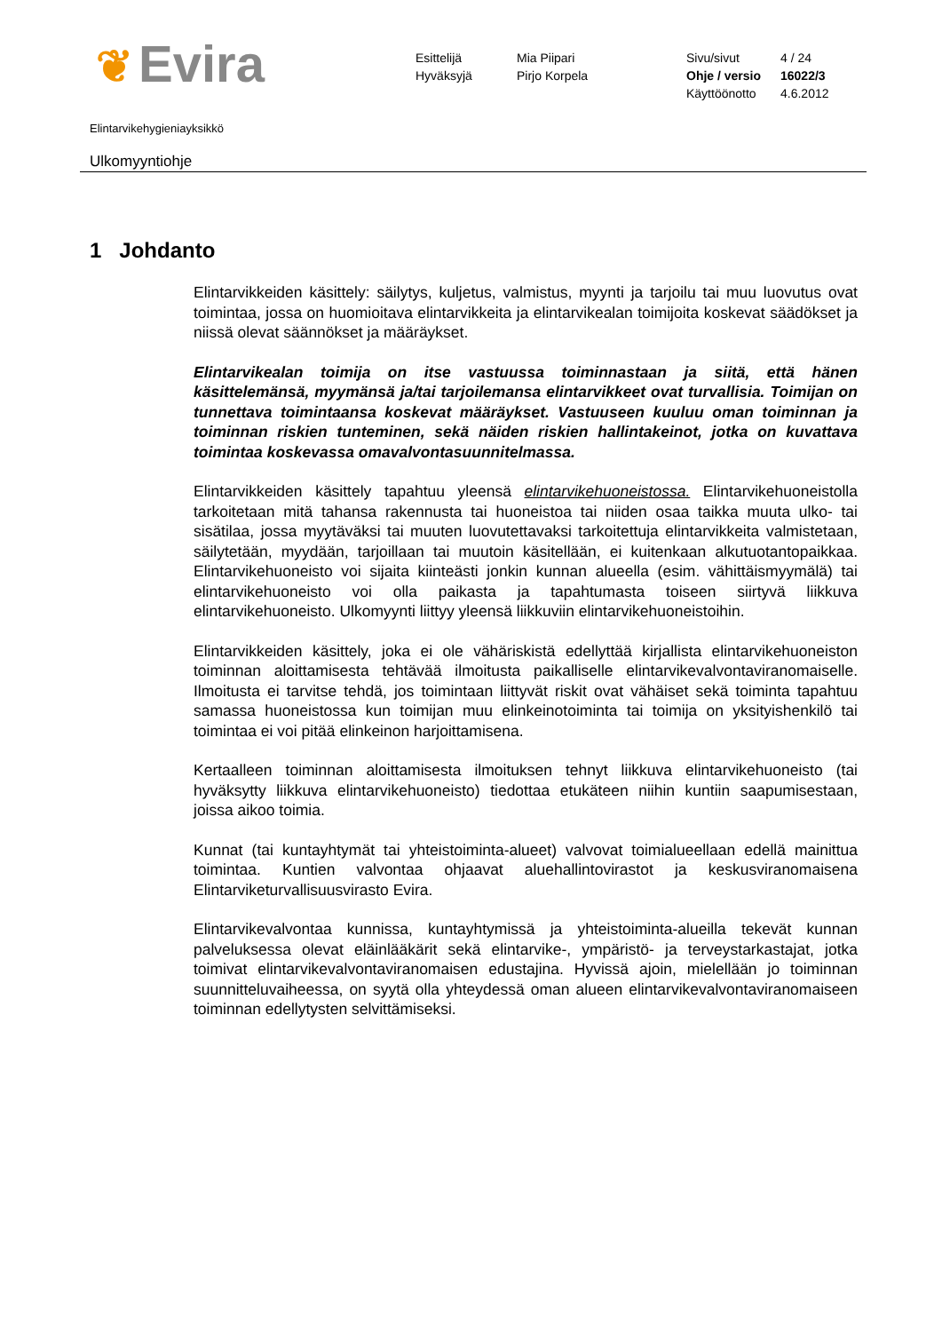❦ Evira
Esittelijä
Hyväksyjä
Mia Piipari
Pirjo Korpela
Sivu/sivut
Ohje / versio
Käyttöönotto
4 / 24
16022/3
4.6.2012
Elintarvikehygieniayksikkö
Ulkomyyntiohje
1 Johdanto
Elintarvikkeiden käsittely: säilytys, kuljetus, valmistus, myynti ja tarjoilu tai muu luovutus ovat toimintaa, jossa on huomioitava elintarvikkeita ja elintarvikealan toimijoita koskevat säädökset ja niissä olevat säännökset ja määräykset.
Elintarvikealan toimija on itse vastuussa toiminnastaan ja siitä, että hänen käsittelemänsä, myymänsä ja/tai tarjoilemansa elintarvikkeet ovat turvallisia. Toimijan on tunnettava toimintaansa koskevat määräykset. Vastuuseen kuuluu oman toiminnan ja toiminnan riskien tunteminen, sekä näiden riskien hallintakeinot, jotka on kuvattava toimintaa koskevassa omavalvontasuunnitelmassa.
Elintarvikkeiden käsittely tapahtuu yleensä elintarvikehuoneistossa. Elintarvikehuoneistolla tarkoitetaan mitä tahansa rakennusta tai huoneistoa tai niiden osaa taikka muuta ulko- tai sisätilaa, jossa myytäväksi tai muuten luovutettavaksi tarkoitettuja elintarvikkeita valmistetaan, säilytetään, myydään, tarjoillaan tai muutoin käsitellään, ei kuitenkaan alkutuotantopaikkaa. Elintarvikehuoneisto voi sijaita kiinteästi jonkin kunnan alueella (esim. vähittäismyymälä) tai elintarvikehuoneisto voi olla paikasta ja tapahtumasta toiseen siirtyvä liikkuva elintarvikehuoneisto. Ulkomyynti liittyy yleensä liikkuviin elintarvikehuoneistoihin.
Elintarvikkeiden käsittely, joka ei ole vähäriskistä edellyttää kirjallista elintarvikehuoneiston toiminnan aloittamisesta tehtävää ilmoitusta paikalliselle elintarvikevalvontaviranomaiselle. Ilmoitusta ei tarvitse tehdä, jos toimintaan liittyvät riskit ovat vähäiset sekä toiminta tapahtuu samassa huoneistossa kun toimijan muu elinkeinotoiminta tai toimija on yksityishenkilö tai toimintaa ei voi pitää elinkeinon harjoittamisena.
Kertaalleen toiminnan aloittamisesta ilmoituksen tehnyt liikkuva elintarvikehuoneisto (tai hyväksytty liikkuva elintarvikehuoneisto) tiedottaa etukäteen niihin kuntiin saapumisestaan, joissa aikoo toimia.
Kunnat (tai kuntayhtymät tai yhteistoiminta-alueet) valvovat toimialueellaan edellä mainittua toimintaa. Kuntien valvontaa ohjaavat aluehallintovirastot ja keskusviranomaisena Elintarviketurvallisuusvirasto Evira.
Elintarvikevalvontaa kunnissa, kuntayhtymissä ja yhteistoiminta-alueilla tekevät kunnan palveluksessa olevat eläinlääkärit sekä elintarvike-, ympäristö- ja terveystarkastajat, jotka toimivat elintarvikevalvontaviranomaisen edustajina. Hyvissä ajoin, mielellään jo toiminnan suunnitteluvaiheessa, on syytä olla yhteydessä oman alueen elintarvikevalvontaviranomaiseen toiminnan edellytysten selvittämiseksi.